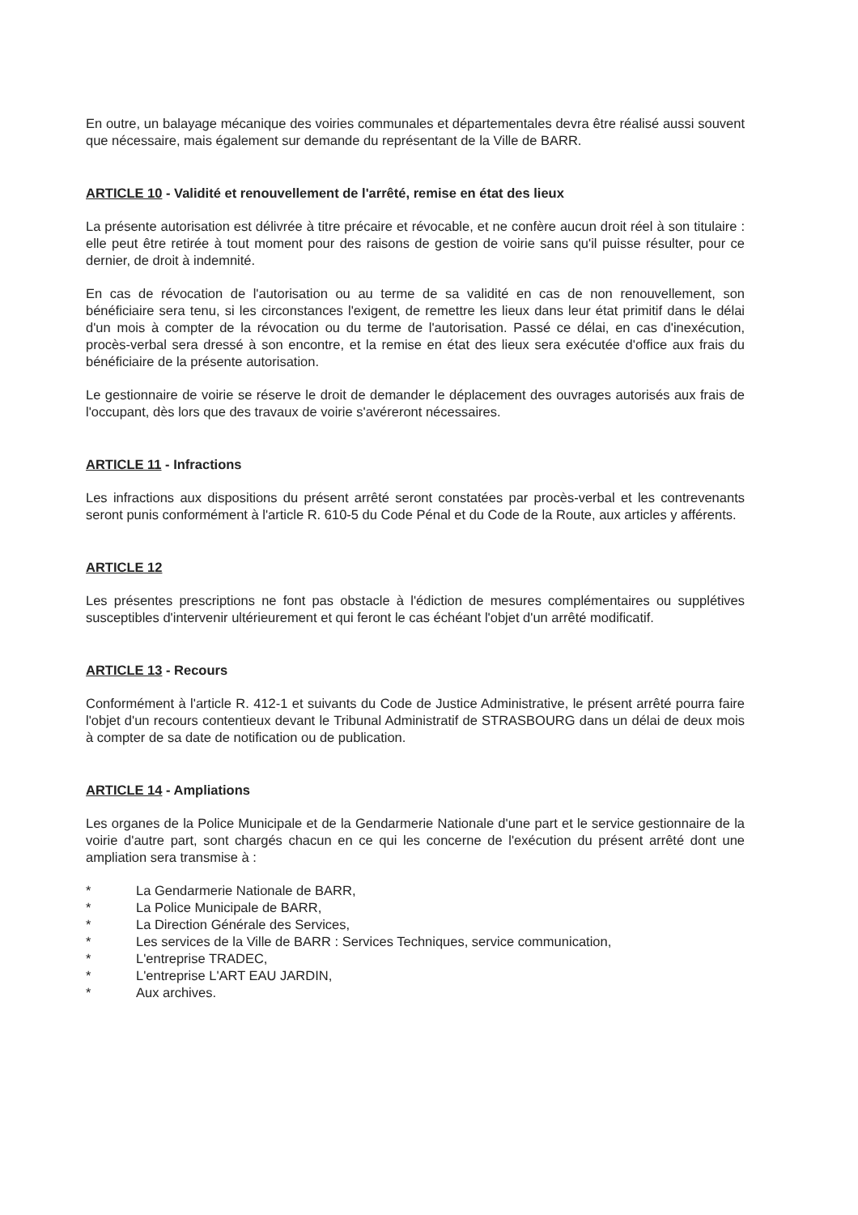En outre, un balayage mécanique des voiries communales et départementales devra être réalisé aussi souvent que nécessaire, mais également sur demande du représentant de la Ville de BARR.
ARTICLE 10 - Validité et renouvellement de l'arrêté, remise en état des lieux
La présente autorisation est délivrée à titre précaire et révocable, et ne confère aucun droit réel à son titulaire : elle peut être retirée à tout moment pour des raisons de gestion de voirie sans qu'il puisse résulter, pour ce dernier, de droit à indemnité.
En cas de révocation de l'autorisation ou au terme de sa validité en cas de non renouvellement, son bénéficiaire sera tenu, si les circonstances l'exigent, de remettre les lieux dans leur état primitif dans le délai d'un mois à compter de la révocation ou du terme de l'autorisation. Passé ce délai, en cas d'inexécution, procès-verbal sera dressé à son encontre, et la remise en état des lieux sera exécutée d'office aux frais du bénéficiaire de la présente autorisation.
Le gestionnaire de voirie se réserve le droit de demander le déplacement des ouvrages autorisés aux frais de l'occupant, dès lors que des travaux de voirie s'avéreront nécessaires.
ARTICLE 11 - Infractions
Les infractions aux dispositions du présent arrêté seront constatées par procès-verbal et les contrevenants seront punis conformément à l'article R. 610-5 du Code Pénal et du Code de la Route, aux articles y afférents.
ARTICLE 12
Les présentes prescriptions ne font pas obstacle à l'édiction de mesures complémentaires ou supplétives susceptibles d'intervenir ultérieurement et qui feront le cas échéant l'objet d'un arrêté modificatif.
ARTICLE 13 - Recours
Conformément à l'article R. 412-1 et suivants du Code de Justice Administrative, le présent arrêté pourra faire l'objet d'un recours contentieux devant le Tribunal Administratif de STRASBOURG dans un délai de deux mois à compter de sa date de notification ou de publication.
ARTICLE 14 - Ampliations
Les organes de la Police Municipale et de la Gendarmerie Nationale d'une part et le service gestionnaire de la voirie d'autre part, sont chargés chacun en ce qui les concerne de l'exécution du présent arrêté dont une ampliation sera transmise à :
* La Gendarmerie Nationale de BARR,
* La Police Municipale de BARR,
* La Direction Générale des Services,
* Les services de la Ville de BARR : Services Techniques, service communication,
* L'entreprise TRADEC,
* L'entreprise L'ART EAU JARDIN,
* Aux archives.